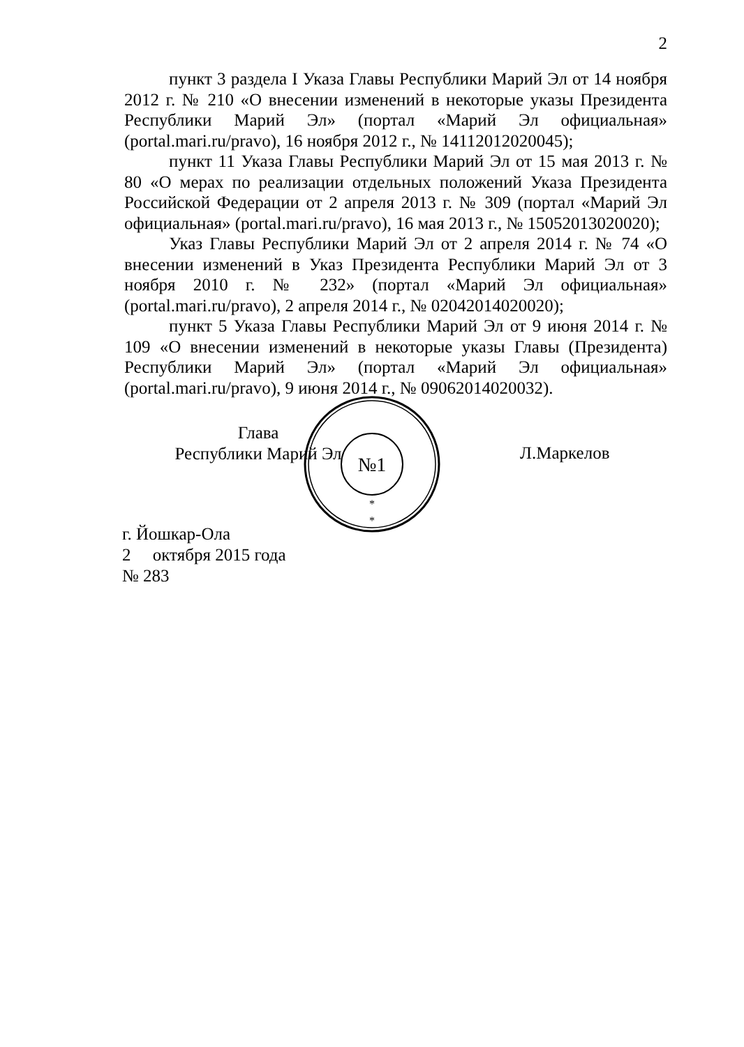2
пункт 3 раздела I Указа Главы Республики Марий Эл от 14 ноября 2012 г. № 210 «О внесении изменений в некоторые указы Президента Республики Марий Эл» (портал «Марий Эл официальная» (portal.mari.ru/pravo), 16 ноября 2012 г., № 14112012020045);
пункт 11 Указа Главы Республики Марий Эл от 15 мая 2013 г. № 80 «О мерах по реализации отдельных положений Указа Президента Российской Федерации от 2 апреля 2013 г. № 309 (портал «Марий Эл официальная» (portal.mari.ru/pravo), 16 мая 2013 г., № 15052013020020);
Указ Главы Республики Марий Эл от 2 апреля 2014 г. № 74 «О внесении изменений в Указ Президента Республики Марий Эл от 3 ноября 2010 г. № 232» (портал «Марий Эл официальная» (portal.mari.ru/pravo), 2 апреля 2014 г., № 02042014020020);
пункт 5 Указа Главы Республики Марий Эл от 9 июня 2014 г. № 109 «О внесении изменений в некоторые указы Главы (Президента) Республики Марий Эл» (портал «Марий Эл официальная» (portal.mari.ru/pravo), 9 июня 2014 г., № 09062014020032).
№1
*
*
Глава
Республики Марий Эл
Л.Маркелов
г. Йошкар-Ола
2 октября 2015 года
№ 283